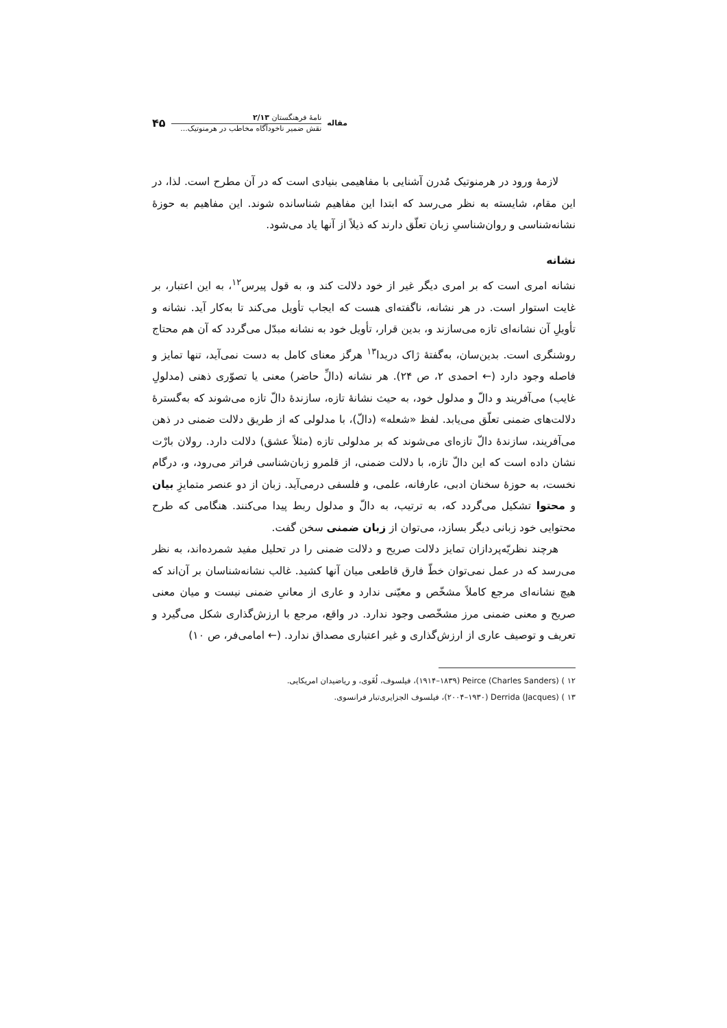مقاله
نامهٔ فرهنگستان ۲/۱۳
نقش ضمیر ناخودآگاه مخاطب در هرمنوتیک...
۴۵
لازمهٔ ورود در هرمنوتیک مُدرن آشنایی با مفاهیمی بنیادی است که در آن مطرح است. لذا، در این مقام، شایسته به نظر می‌رسد که ابتدا این مفاهیم شناسانده شوند. این مفاهیم به حوزهٔ نشانه‌شناسی و روان‌شناسیِ زبان تعلّق دارند که ذیلاً از آنها یاد می‌شود.
نشانه
نشانه امری است که بر امری دیگر غیر از خود دلالت کند و، به قول پیرس<sup>۱۲</sup>، به این اعتبار، بر غایت استوار است. در هر نشانه، ناگفته‌ای هست که ایجاب تأویل می‌کند تا به‌کار آید. نشانه و تأویلِ آن نشانه‌ای تازه می‌سازند و، بدین قرار، تأویل خود به نشانه مبدّل می‌گردد که آن هم محتاج روشنگری است. بدین‌سان، به‌گفتهٔ ژاک دریدا<sup>۱۳</sup> هرگز معنای کامل به دست نمی‌آید، تنها تمایز و فاصله وجود دارد (← احمدی ۲، ص ۲۴). هر نشانه (دالِّ حاضر) معنی یا تصوّری ذهنی (مدلولِ غایب) می‌آفریند و دالّ و مدلول خود، به حیث نشانهٔ تازه، سازندهٔ دالّ تازه می‌شوند که به‌گسترهٔ دلالت‌های ضمنی تعلّق می‌یابد. لفظ «شعله» (دالّ)، با مدلولی که از طریق دلالت ضمنی در ذهن می‌آفریند، سازندهٔ دالّ تازه‌ای می‌شوند که بر مدلولی تازه (مثلاً عشق) دلالت دارد. رولان بارْت نشان داده است که این دالّ تازه، با دلالت ضمنی، از قلمرو زبان‌شناسی فراتر می‌رود، و، درگام نخست، به حوزهٔ سخنان ادبی، عارفانه، علمی، و فلسفی درمی‌آید. زبان از دو عنصر متمایزِ بیان و محتوا تشکیل می‌گردد که، به ترتیب، به دالّ و مدلول ربط پیدا می‌کنند. هنگامی که طرح محتوایی خود زبانی دیگر بسازد، می‌توان از زبان ضمنی سخن گفت.
هرچند نظریّه‌پردازان تمایز دلالت صریح و دلالت ضمنی را در تحلیل مفید شمرده‌اند، به نظر می‌رسد که در عمل نمی‌توان خطّ فارق قاطعی میان آنها کشید. غالب نشانه‌شناسان بر آن‌اند که هیچ نشانه‌ای مرجع کاملاً مشخّص و معیّنی ندارد و عاری از معانیِ ضمنی نیست و میان معنی صریح و معنی ضمنی مرز مشخّصی وجود ندارد. در واقع، مرجع با ارزش‌گذاری شکل می‌گیرد و تعریف و توصیف عاری از ارزش‌گذاری و غیر اعتباری مصداق ندارد. (← امامی‌فر، ص ۱۰)
۱۲ ) Peirce (Charles Sanders) (۱۸۳۹–۱۹۱۴)، فیلسوف، لُغَوی، و ریاضیدان امریکایی.
۱۳ ) Derrida (Jacques) (۱۹۳۰–۲۰۰۴)، فیلسوف الجزایری‌تبار فرانسوی.